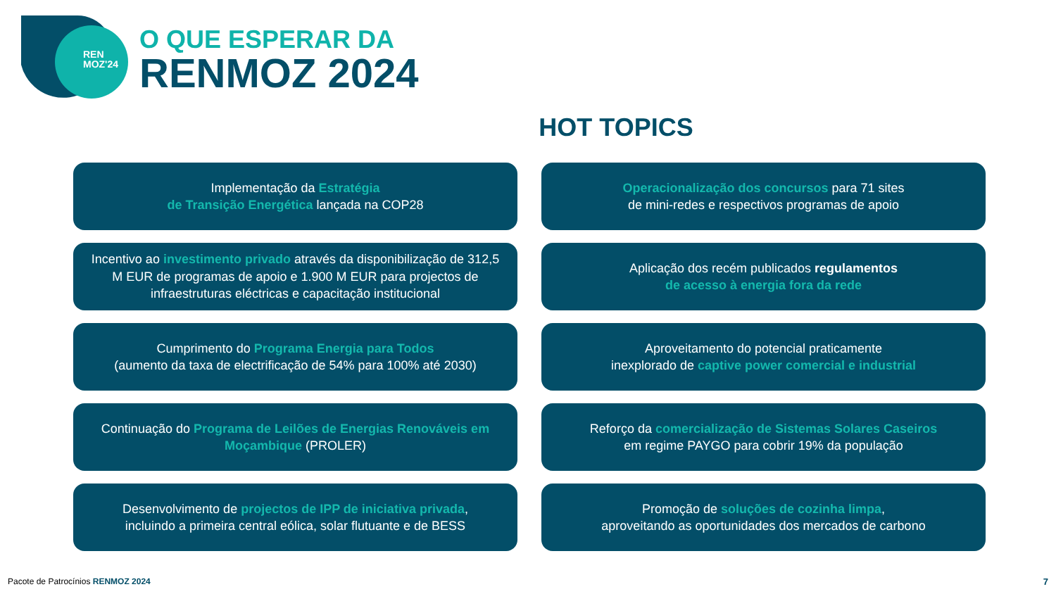REN
MOZ'24
O QUE ESPERAR DA
RENMOZ 2024
HOT TOPICS
Implementação da Estratégia
de Transição Energética lançada na COP28
Operacionalização dos concursos para 71 sites
de mini-redes e respectivos programas de apoio
Incentivo ao investimento privado através da disponibilização de 312,5 M EUR de programas de apoio e 1.900 M EUR para projectos de infraestruturas eléctricas e capacitação institucional
Aplicação dos recém publicados regulamentos
de acesso à energia fora da rede
Cumprimento do Programa Energia para Todos
(aumento da taxa de electrificação de 54% para 100% até 2030)
Aproveitamento do potencial praticamente
inexplorado de captive power comercial e industrial
Continuação do Programa de Leilões de Energias Renováveis em Moçambique (PROLER)
Reforço da comercialização de Sistemas Solares Caseiros
em regime PAYGO para cobrir 19% da população
Desenvolvimento de projectos de IPP de iniciativa privada,
incluindo a primeira central eólica, solar flutuante e de BESS
Promoção de soluções de cozinha limpa,
aproveitando as oportunidades dos mercados de carbono
Pacote de Patrocínios RENMOZ 2024
7